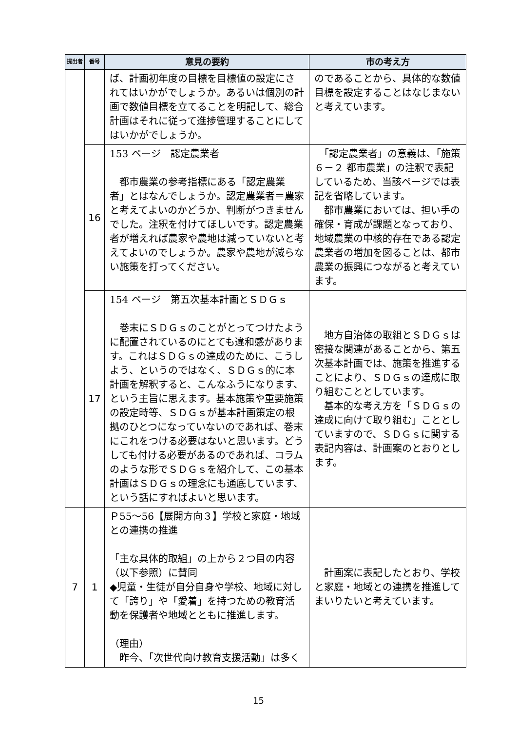| 提出者 | 番号 | 意見の要約 | 市の考え方 |
| --- | --- | --- | --- |
| | | ば、計画初年度の目標を目標値の設定にされてはいかがでしょうか。あるいは個別の計画で数値目標を立てることを明記して、総合計画はそれに従って進捗管理することにしてはいかがでしょうか。 | のであることから、具体的な数値目標を設定することはなじまないと考えています。 |
| | 16 | 153 ページ 認定農業者 都市農業の参考指標にある「認定農業者」とはなんでしょうか。認定農業者＝農家と考えてよいのかどうか、判断がつきませんでした。注釈を付けてほしいです。認定農業者が増えれば農家や農地は減っていないと考えてよいのでしょうか。農家や農地が減らない施策を打ってください。 | 「認定農業者」の意義は、「施策６－２ 都市農業」の注釈で表記しているため、当該ページでは表記を省略しています。 都市農業においては、担い手の確保・育成が課題となっており、地域農業の中核的存在である認定農業者の増加を図ることは、都市農業の振興につながると考えています。 |
| | 17 | 154 ページ 第五次基本計画とＳＤＧｓ 巻末にＳＤＧｓのことがとってつけたように配置されているのにとても違和感があります。これはＳＤＧｓの達成のために、こうしよう、というのではなく、ＳＤＧｓ的に本計画を解釈すると、こんなふうになります、という主旨に思えます。基本施策や重要施策の設定時等、ＳＤＧｓが基本計画策定の根拠のひとつになっていないのであれば、巻末にこれをつける必要はないと思います。どうしても付ける必要があるのであれば、コラムのような形でＳＤＧｓを紹介して、この基本計画はＳＤＧｓの理念にも通底しています、という話にすればよいと思います。 | 地方自治体の取組とＳＤＧｓは密接な関連があることから、第五次基本計画では、施策を推進することにより、ＳＤＧｓの達成に取り組むこととしています。 基本的な考え方を「ＳＤＧｓの達成に向けて取り組む」こととしていますので、ＳＤＧｓに関する表記内容は、計画案のとおりとします。 |
| 7 | 1 | Ｐ55～56【展開方向３】学校と家庭・地域との連携の推進 「主な具体的取組」の上から２つ目の内容（以下参照）に賛同 ◆児童・生徒が自分自身や学校、地域に対して「誇り」や「愛着」を持つための教育活動を保護者や地域とともに推進します。 （理由） 昨今、「次世代向け教育支援活動」は多く | 計画案に表記したとおり、学校と家庭・地域との連携を推進してまいりたいと考えています。 |
15